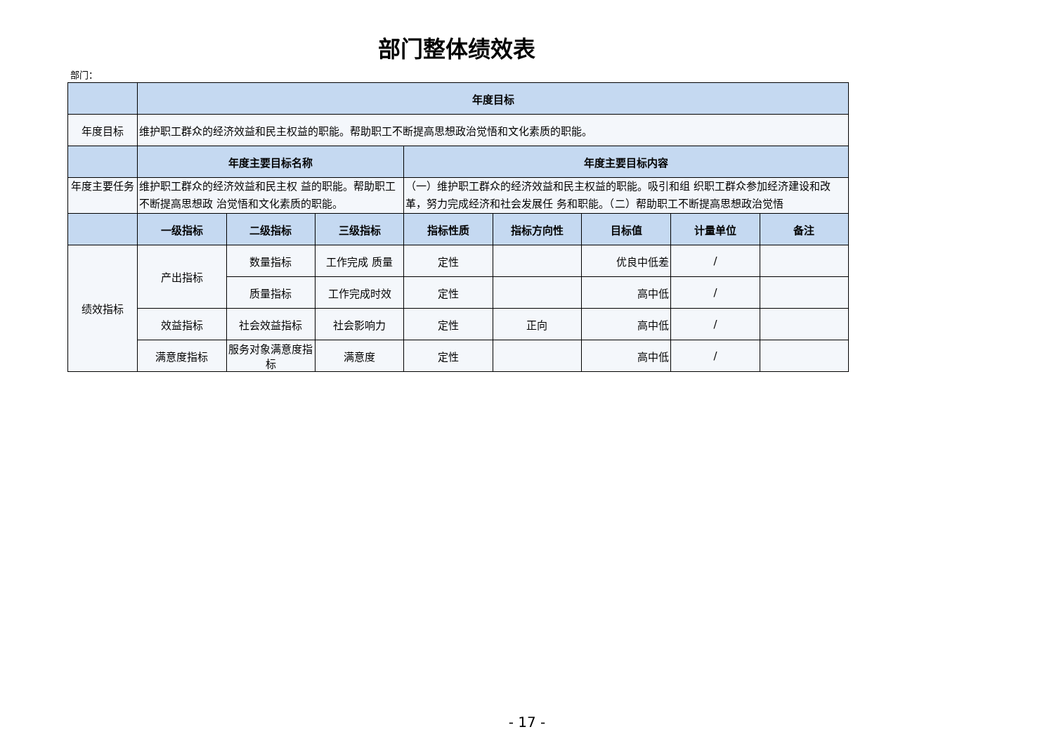部门整体绩效表
部门：
| | 年度目标 | | | | | | | |
| --- | --- | --- | --- | --- | --- | --- | --- | --- |
| 年度目标 | 维护职工群众的经济效益和民主权益的职能。帮助职工不断提高思想政治觉悟和文化素质的职能。 | | | | | | | |
| | 年度主要目标名称 | | | 年度主要目标内容 | | | | |
| 年度主要任务 | 维护职工群众的经济效益和民主权 益的职能。帮助职工不断提高思想政 治觉悟和文化素质的职能。 | | | （一）维护职工群众的经济效益和民主权益的职能。吸引和组 织职工群众参加经济建设和改革，努力完成经济和社会发展任 务和职能。（二）帮助职工不断提高思想政治觉悟 | | | | |
| | 一级指标 | 二级指标 | 三级指标 | 指标性质 | 指标方向性 | 目标值 | 计量单位 | 备注 |
| 绩效指标 | 产出指标 | 数量指标 | 工作完成 质量 | 定性 | | 优良中低差 | / | |
| | | 质量指标 | 工作完成时效 | 定性 | | 高中低 | / | |
| | 效益指标 | 社会效益指标 | 社会影响力 | 定性 | 正向 | 高中低 | / | |
| | 满意度指标 | 服务对象满意度指标 | 满意度 | 定性 | | 高中低 | / | |
- 17 -